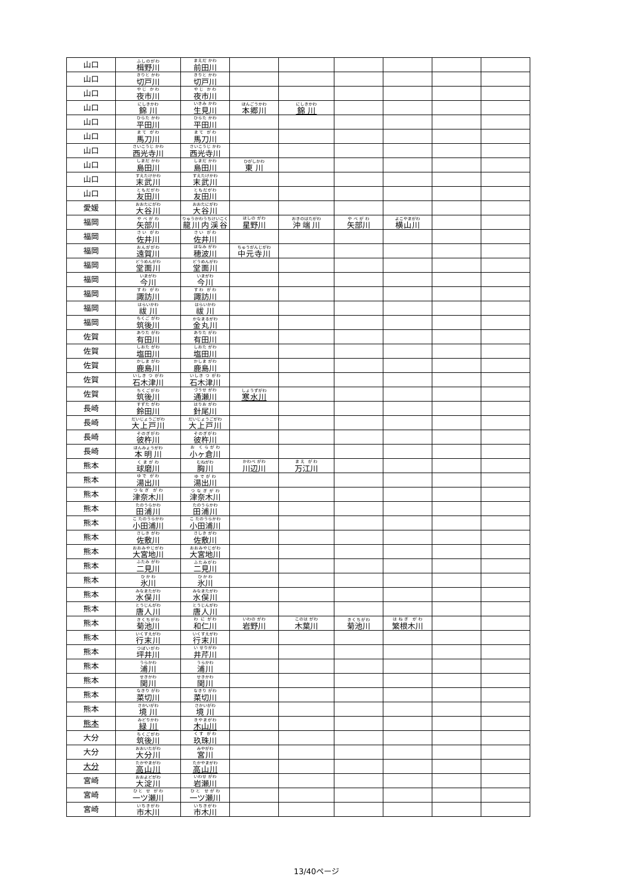| 山口 | 楫野川 | 前田川 | | | | | | |
| 山口 | 切戸川 | 切戸川 | | | | | | |
| 山口 | 夜市川 | 夜市川 | | | | | | |
| 山口 | 錦川 | 生見川 | 本郷川 | 錦川 | | | | |
| 山口 | 平田川 | 平田川 | | | | | | |
| 山口 | 馬刀川 | 馬刀川 | | | | | | |
| 山口 | 西光寺川 | 西光寺川 | | | | | | |
| 山口 | 島田川 | 島田川 | 東川 | | | | | |
| 山口 | 末武川 | 末武川 | | | | | | |
| 山口 | 友田川 | 友田川 | | | | | | |
| 愛媛 | 大谷川 | 大谷川 | | | | | | |
| 福岡 | 矢部川 | 龍川内渓谷 | 星野川 | 沖端川 | 矢部川 | 横山川 | | |
| 福岡 | 佐井川 | 佐井川 | | | | | | |
| 福岡 | 遠賀川 | 穂波川 | 中元寺川 | | | | | |
| 福岡 | 堂面川 | 堂面川 | | | | | | |
| 福岡 | 今川 | 今川 | | | | | | |
| 福岡 | 諏訪川 | 諏訪川 | | | | | | |
| 福岡 | 祓川 | 祓川 | | | | | | |
| 福岡 | 筑後川 | 金丸川 | | | | | | |
| 佐賀 | 有田川 | 有田川 | | | | | | |
| 佐賀 | 塩田川 | 塩田川 | | | | | | |
| 佐賀 | 鹿島川 | 鹿島川 | | | | | | |
| 佐賀 | 石木津川 | 石木津川 | | | | | | |
| 佐賀 | 筑後川 | 通瀬川 | 寒水川 | | | | | |
| 長崎 | 鈴田川 | 針尾川 | | | | | | |
| 長崎 | 大上戸川 | 大上戸川 | | | | | | |
| 長崎 | 彼杵川 | 彼杵川 | | | | | | |
| 長崎 | 本明川 | 小ヶ倉川 | | | | | | |
| 熊本 | 球磨川 | 胸川 | 川辺川 | 万江川 | | | | |
| 熊本 | 湯出川 | 湯出川 | | | | | | |
| 熊本 | 津奈木川 | 津奈木川 | | | | | | |
| 熊本 | 田浦川 | 田浦川 | | | | | | |
| 熊本 | 小田浦川 | 小田浦川 | | | | | | |
| 熊本 | 佐敷川 | 佐敷川 | | | | | | |
| 熊本 | 大宮地川 | 大宮地川 | | | | | | |
| 熊本 | 二見川 | 二見川 | | | | | | |
| 熊本 | 氷川 | 氷川 | | | | | | |
| 熊本 | 水俣川 | 水俣川 | | | | | | |
| 熊本 | 唐人川 | 唐人川 | | | | | | |
| 熊本 | 菊池川 | 和仁川 | 岩野川 | 木葉川 | 菊池川 | 繁根木川 | | |
| 熊本 | 行末川 | 行末川 | | | | | | |
| 熊本 | 坪井川 | 井芹川 | | | | | | |
| 熊本 | 浦川 | 浦川 | | | | | | |
| 熊本 | 関川 | 関川 | | | | | | |
| 熊本 | 菜切川 | 菜切川 | | | | | | |
| 熊本 | 境川 | 境川 | | | | | | |
| 熊本 | 緑川 | 木山川 | | | | | | |
| 大分 | 筑後川 | 玖珠川 | | | | | | |
| 大分 | 大分川 | 宮川 | | | | | | |
| 大分 | 高山川 | 高山川 | | | | | | |
| 宮崎 | 大淀川 | 岩瀬川 | | | | | | |
| 宮崎 | 一ツ瀬川 | 一ツ瀬川 | | | | | | |
| 宮崎 | 市木川 | 市木川 | | | | | | |
13/40ページ